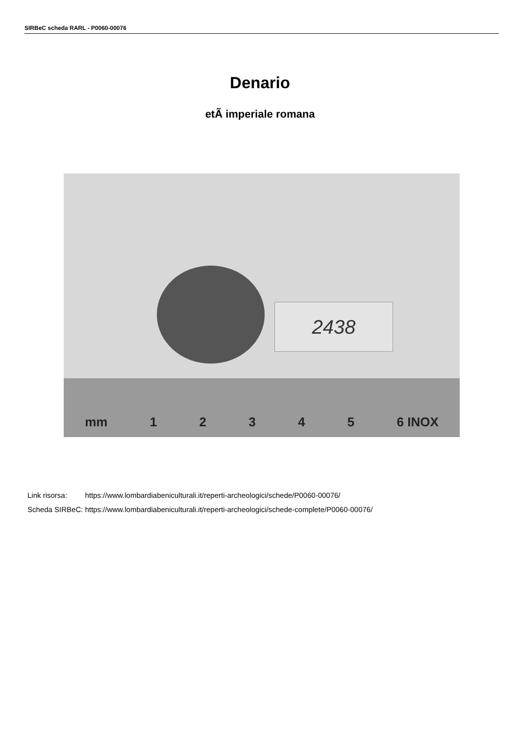SIRBeC scheda RARL - P0060-00076
Denario
etÃ imperiale romana
2438
mm 12345 6 INOX
| Link risorsa: | https://www.lombardiabeniculturali.it/reperti-archeologici/schede/P0060-00076/ |
| Scheda SIRBeC: | https://www.lombardiabeniculturali.it/reperti-archeologici/schede-complete/P0060-00076/ |